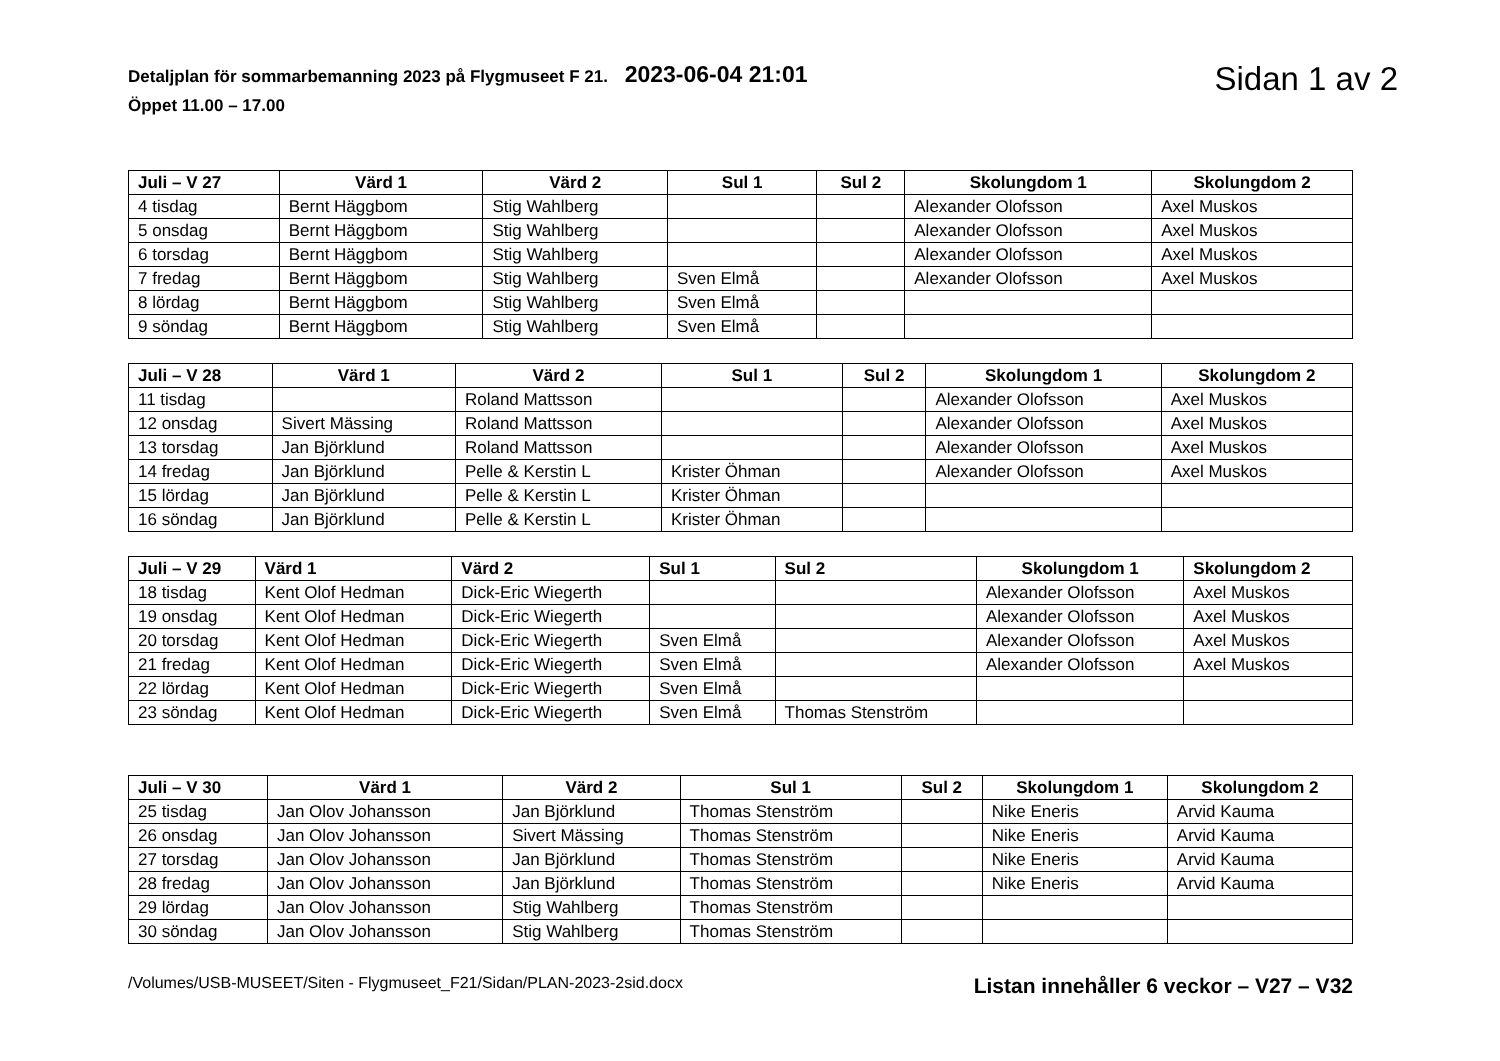Detaljplan för sommarbemanning 2023 på Flygmuseet F 21. 2023-06-04 21:01
Öppet 11.00 – 17.00
Sidan 1 av 2
| Juli – V 27 | Värd 1 | Värd 2 | Sul 1 | Sul 2 | Skolungdom 1 | Skolungdom 2 |
| --- | --- | --- | --- | --- | --- | --- |
| 4 tisdag | Bernt Häggbom | Stig Wahlberg | | | Alexander Olofsson | Axel Muskos |
| 5 onsdag | Bernt Häggbom | Stig Wahlberg | | | Alexander Olofsson | Axel Muskos |
| 6 torsdag | Bernt Häggbom | Stig Wahlberg | | | Alexander Olofsson | Axel Muskos |
| 7 fredag | Bernt Häggbom | Stig Wahlberg | Sven Elmå | | Alexander Olofsson | Axel Muskos |
| 8 lördag | Bernt Häggbom | Stig Wahlberg | Sven Elmå | | | |
| 9 söndag | Bernt Häggbom | Stig Wahlberg | Sven Elmå | | | |
| Juli – V 28 | Värd 1 | Värd 2 | Sul 1 | Sul 2 | Skolungdom 1 | Skolungdom 2 |
| --- | --- | --- | --- | --- | --- | --- |
| 11 tisdag | | Roland Mattsson | | | Alexander Olofsson | Axel Muskos |
| 12 onsdag | Sivert Mässing | Roland Mattsson | | | Alexander Olofsson | Axel Muskos |
| 13 torsdag | Jan Björklund | Roland Mattsson | | | Alexander Olofsson | Axel Muskos |
| 14 fredag | Jan Björklund | Pelle & Kerstin L | Krister Öhman | | Alexander Olofsson | Axel Muskos |
| 15 lördag | Jan Björklund | Pelle & Kerstin L | Krister Öhman | | | |
| 16 söndag | Jan Björklund | Pelle & Kerstin L | Krister Öhman | | | |
| Juli – V 29 | Värd 1 | Värd 2 | Sul 1 | Sul 2 | Skolungdom 1 | Skolungdom 2 |
| --- | --- | --- | --- | --- | --- | --- |
| 18 tisdag | Kent Olof Hedman | Dick-Eric Wiegerth | | | Alexander Olofsson | Axel Muskos |
| 19 onsdag | Kent Olof Hedman | Dick-Eric Wiegerth | | | Alexander Olofsson | Axel Muskos |
| 20 torsdag | Kent Olof Hedman | Dick-Eric Wiegerth | Sven Elmå | | Alexander Olofsson | Axel Muskos |
| 21 fredag | Kent Olof Hedman | Dick-Eric Wiegerth | Sven Elmå | | Alexander Olofsson | Axel Muskos |
| 22 lördag | Kent Olof Hedman | Dick-Eric Wiegerth | Sven Elmå | | | |
| 23 söndag | Kent Olof Hedman | Dick-Eric Wiegerth | Sven Elmå | Thomas Stenström | | |
| Juli – V 30 | Värd 1 | Värd 2 | Sul 1 | Sul 2 | Skolungdom 1 | Skolungdom 2 |
| --- | --- | --- | --- | --- | --- | --- |
| 25 tisdag | Jan Olov Johansson | Jan Björklund | Thomas Stenström | | Nike Eneris | Arvid Kauma |
| 26 onsdag | Jan Olov Johansson | Sivert Mässing | Thomas Stenström | | Nike Eneris | Arvid Kauma |
| 27 torsdag | Jan Olov Johansson | Jan Björklund | Thomas Stenström | | Nike Eneris | Arvid Kauma |
| 28 fredag | Jan Olov Johansson | Jan Björklund | Thomas Stenström | | Nike Eneris | Arvid Kauma |
| 29 lördag | Jan Olov Johansson | Stig Wahlberg | Thomas Stenström | | | |
| 30 söndag | Jan Olov Johansson | Stig Wahlberg | Thomas Stenström | | | |
/Volumes/USB-MUSEET/Siten - Flygmuseet_F21/Sidan/PLAN-2023-2sid.docx Listan innehåller 6 veckor – V27 – V32